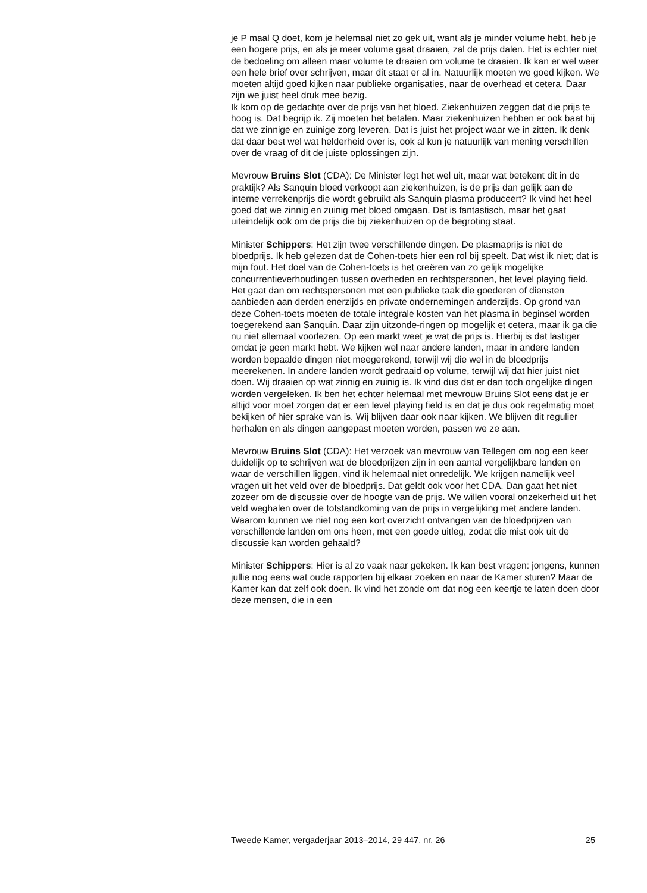je P maal Q doet, kom je helemaal niet zo gek uit, want als je minder volume hebt, heb je een hogere prijs, en als je meer volume gaat draaien, zal de prijs dalen. Het is echter niet de bedoeling om alleen maar volume te draaien om volume te draaien. Ik kan er wel weer een hele brief over schrijven, maar dit staat er al in. Natuurlijk moeten we goed kijken. We moeten altijd goed kijken naar publieke organisaties, naar de overhead et cetera. Daar zijn we juist heel druk mee bezig.
Ik kom op de gedachte over de prijs van het bloed. Ziekenhuizen zeggen dat die prijs te hoog is. Dat begrijp ik. Zij moeten het betalen. Maar ziekenhuizen hebben er ook baat bij dat we zinnige en zuinige zorg leveren. Dat is juist het project waar we in zitten. Ik denk dat daar best wel wat helderheid over is, ook al kun je natuurlijk van mening verschillen over de vraag of dit de juiste oplossingen zijn.
Mevrouw Bruins Slot (CDA): De Minister legt het wel uit, maar wat betekent dit in de praktijk? Als Sanquin bloed verkoopt aan ziekenhuizen, is de prijs dan gelijk aan de interne verrekenprijs die wordt gebruikt als Sanquin plasma produceert? Ik vind het heel goed dat we zinnig en zuinig met bloed omgaan. Dat is fantastisch, maar het gaat uiteindelijk ook om de prijs die bij ziekenhuizen op de begroting staat.
Minister Schippers: Het zijn twee verschillende dingen. De plasmaprijs is niet de bloedprijs. Ik heb gelezen dat de Cohen-toets hier een rol bij speelt. Dat wist ik niet; dat is mijn fout. Het doel van de Cohen-toets is het creëren van zo gelijk mogelijke concurrentieverhoudingen tussen overheden en rechtspersonen, het level playing field. Het gaat dan om rechtspersonen met een publieke taak die goederen of diensten aanbieden aan derden enerzijds en private ondernemingen anderzijds. Op grond van deze Cohen-toets moeten de totale integrale kosten van het plasma in beginsel worden toegerekend aan Sanquin. Daar zijn uitzonde-ringen op mogelijk et cetera, maar ik ga die nu niet allemaal voorlezen. Op een markt weet je wat de prijs is. Hierbij is dat lastiger omdat je geen markt hebt. We kijken wel naar andere landen, maar in andere landen worden bepaalde dingen niet meegerekend, terwijl wij die wel in de bloedprijs meerekenen. In andere landen wordt gedraaid op volume, terwijl wij dat hier juist niet doen. Wij draaien op wat zinnig en zuinig is. Ik vind dus dat er dan toch ongelijke dingen worden vergeleken. Ik ben het echter helemaal met mevrouw Bruins Slot eens dat je er altijd voor moet zorgen dat er een level playing field is en dat je dus ook regelmatig moet bekijken of hier sprake van is. Wij blijven daar ook naar kijken. We blijven dit regulier herhalen en als dingen aangepast moeten worden, passen we ze aan.
Mevrouw Bruins Slot (CDA): Het verzoek van mevrouw van Tellegen om nog een keer duidelijk op te schrijven wat de bloedprijzen zijn in een aantal vergelijkbare landen en waar de verschillen liggen, vind ik helemaal niet onredelijk. We krijgen namelijk veel vragen uit het veld over de bloedprijs. Dat geldt ook voor het CDA. Dan gaat het niet zozeer om de discussie over de hoogte van de prijs. We willen vooral onzekerheid uit het veld weghalen over de totstandkoming van de prijs in vergelijking met andere landen. Waarom kunnen we niet nog een kort overzicht ontvangen van de bloedprijzen van verschillende landen om ons heen, met een goede uitleg, zodat die mist ook uit de discussie kan worden gehaald?
Minister Schippers: Hier is al zo vaak naar gekeken. Ik kan best vragen: jongens, kunnen jullie nog eens wat oude rapporten bij elkaar zoeken en naar de Kamer sturen? Maar de Kamer kan dat zelf ook doen. Ik vind het zonde om dat nog een keertje te laten doen door deze mensen, die in een
Tweede Kamer, vergaderjaar 2013–2014, 29 447, nr. 26 25